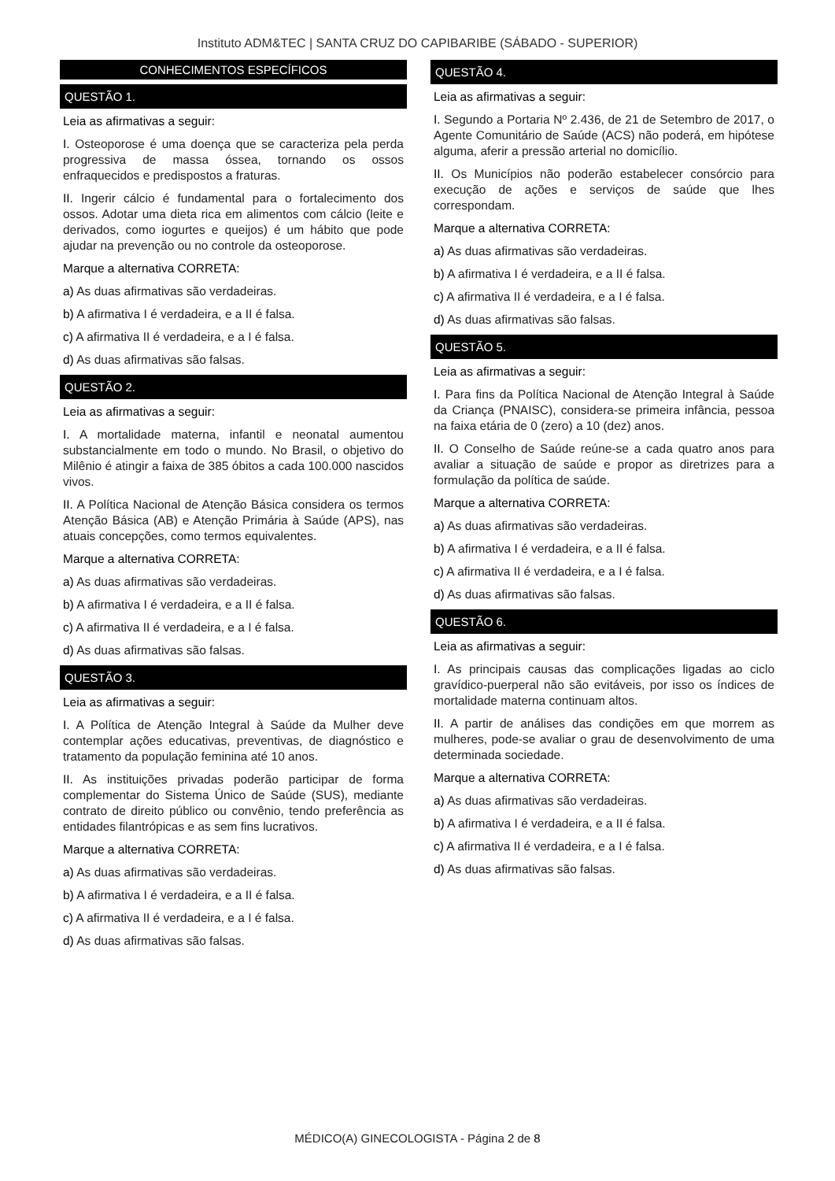Instituto ADM&TEC | SANTA CRUZ DO CAPIBARIBE (SÁBADO - SUPERIOR)
CONHECIMENTOS ESPECÍFICOS
QUESTÃO 1.
Leia as afirmativas a seguir:
I. Osteoporose é uma doença que se caracteriza pela perda progressiva de massa óssea, tornando os ossos enfraquecidos e predispostos a fraturas.
II. Ingerir cálcio é fundamental para o fortalecimento dos ossos. Adotar uma dieta rica em alimentos com cálcio (leite e derivados, como iogurtes e queijos) é um hábito que pode ajudar na prevenção ou no controle da osteoporose.
Marque a alternativa CORRETA:
a) As duas afirmativas são verdadeiras.
b) A afirmativa I é verdadeira, e a II é falsa.
c) A afirmativa II é verdadeira, e a I é falsa.
d) As duas afirmativas são falsas.
QUESTÃO 2.
Leia as afirmativas a seguir:
I. A mortalidade materna, infantil e neonatal aumentou substancialmente em todo o mundo. No Brasil, o objetivo do Milênio é atingir a faixa de 385 óbitos a cada 100.000 nascidos vivos.
II. A Política Nacional de Atenção Básica considera os termos Atenção Básica (AB) e Atenção Primária à Saúde (APS), nas atuais concepções, como termos equivalentes.
Marque a alternativa CORRETA:
a) As duas afirmativas são verdadeiras.
b) A afirmativa I é verdadeira, e a II é falsa.
c) A afirmativa II é verdadeira, e a I é falsa.
d) As duas afirmativas são falsas.
QUESTÃO 3.
Leia as afirmativas a seguir:
I. A Política de Atenção Integral à Saúde da Mulher deve contemplar ações educativas, preventivas, de diagnóstico e tratamento da população feminina até 10 anos.
II. As instituições privadas poderão participar de forma complementar do Sistema Único de Saúde (SUS), mediante contrato de direito público ou convênio, tendo preferência as entidades filantrópicas e as sem fins lucrativos.
Marque a alternativa CORRETA:
a) As duas afirmativas são verdadeiras.
b) A afirmativa I é verdadeira, e a II é falsa.
c) A afirmativa II é verdadeira, e a I é falsa.
d) As duas afirmativas são falsas.
QUESTÃO 4.
Leia as afirmativas a seguir:
I. Segundo a Portaria Nº 2.436, de 21 de Setembro de 2017, o Agente Comunitário de Saúde (ACS) não poderá, em hipótese alguma, aferir a pressão arterial no domicílio.
II. Os Municípios não poderão estabelecer consórcio para execução de ações e serviços de saúde que lhes correspondam.
Marque a alternativa CORRETA:
a) As duas afirmativas são verdadeiras.
b) A afirmativa I é verdadeira, e a II é falsa.
c) A afirmativa II é verdadeira, e a I é falsa.
d) As duas afirmativas são falsas.
QUESTÃO 5.
Leia as afirmativas a seguir:
I. Para fins da Política Nacional de Atenção Integral à Saúde da Criança (PNAISC), considera-se primeira infância, pessoa na faixa etária de 0 (zero) a 10 (dez) anos.
II. O Conselho de Saúde reúne-se a cada quatro anos para avaliar a situação de saúde e propor as diretrizes para a formulação da política de saúde.
Marque a alternativa CORRETA:
a) As duas afirmativas são verdadeiras.
b) A afirmativa I é verdadeira, e a II é falsa.
c) A afirmativa II é verdadeira, e a I é falsa.
d) As duas afirmativas são falsas.
QUESTÃO 6.
Leia as afirmativas a seguir:
I. As principais causas das complicações ligadas ao ciclo gravídico-puerperal não são evitáveis, por isso os índices de mortalidade materna continuam altos.
II. A partir de análises das condições em que morrem as mulheres, pode-se avaliar o grau de desenvolvimento de uma determinada sociedade.
Marque a alternativa CORRETA:
a) As duas afirmativas são verdadeiras.
b) A afirmativa I é verdadeira, e a II é falsa.
c) A afirmativa II é verdadeira, e a I é falsa.
d) As duas afirmativas são falsas.
MÉDICO(A) GINECOLOGISTA - Página 2 de 8